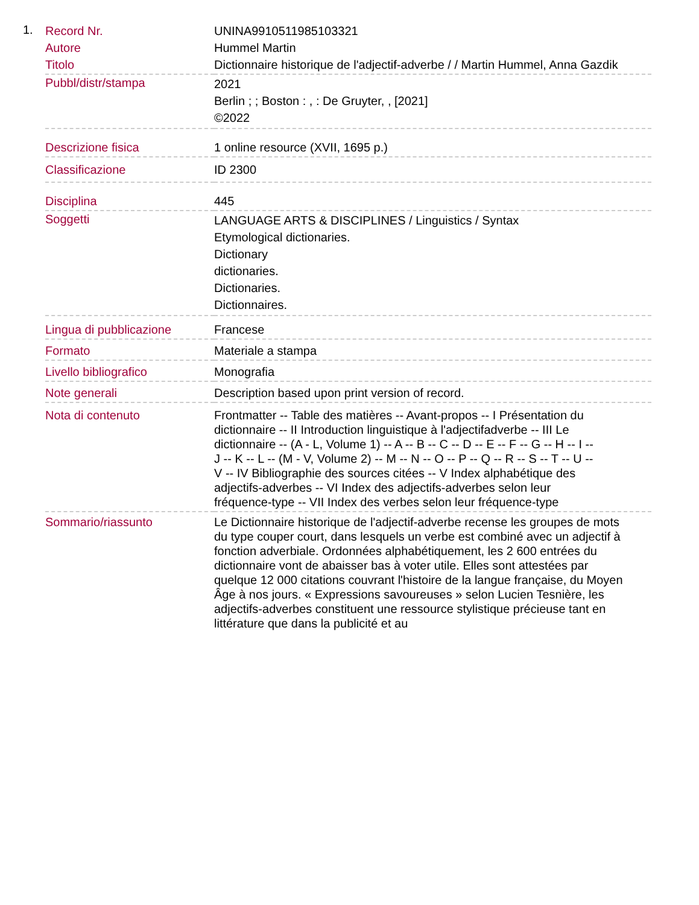1.
| Record Nr. | UNINA9910511985103321 |
| Autore | Hummel Martin |
| Titolo | Dictionnaire historique de l'adjectif-adverbe / / Martin Hummel, Anna Gazdik |
| Pubbl/distr/stampa | 2021 Berlin ; ; Boston : , : De Gruyter, , [2021] ©2022 |
| Descrizione fisica | 1 online resource (XVII, 1695 p.) |
| Classificazione | ID 2300 |
| Disciplina | 445 |
| Soggetti | LANGUAGE ARTS & DISCIPLINES / Linguistics / Syntax Etymological dictionaries. Dictionary dictionaries. Dictionaries. Dictionnaires. |
| Lingua di pubblicazione | Francese |
| Formato | Materiale a stampa |
| Livello bibliografico | Monografia |
| Note generali | Description based upon print version of record. |
| Nota di contenuto | Frontmatter -- Table des matières -- Avant-propos -- I Présentation du dictionnaire -- II Introduction linguistique à l'adjectifadverbe -- III Le dictionnaire -- (A - L, Volume 1) -- A -- B -- C -- D -- E -- F -- G -- H -- I -- J -- K -- L -- (M - V, Volume 2) -- M -- N -- O -- P -- Q -- R -- S -- T -- U -- V -- IV Bibliographie des sources citées -- V Index alphabétique des adjectifs-adverbes -- VI Index des adjectifs-adverbes selon leur fréquence-type -- VII Index des verbes selon leur fréquence-type |
| Sommario/riassunto | Le Dictionnaire historique de l'adjectif-adverbe recense les groupes de mots du type couper court, dans lesquels un verbe est combiné avec un adjectif à fonction adverbiale. Ordonnées alphabétiquement, les 2 600 entrées du dictionnaire vont de abaisser bas à voter utile. Elles sont attestées par quelque 12 000 citations couvrant l'histoire de la langue française, du Moyen Âge à nos jours. « Expressions savoureuses » selon Lucien Tesnière, les adjectifs-adverbes constituent une ressource stylistique précieuse tant en littérature que dans la publicité et au |